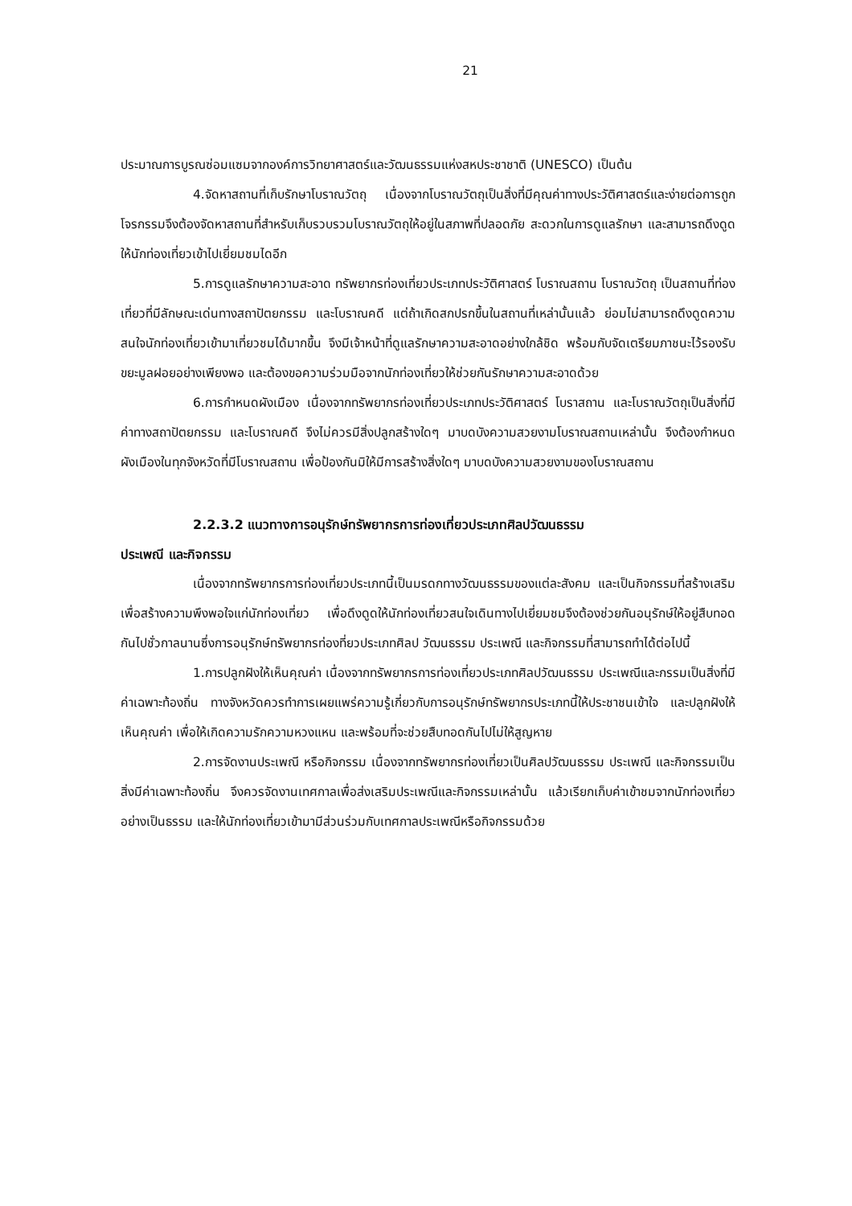21
ประมาณการบูรณซ่อมแซมจากองค์การวิทยาศาสตร์และวัฒนธรรมแห่งสหประชาชาติ (UNESCO) เป็นต้น
4.จัดหาสถานที่เก็บรักษาโบราณวัตถุ เนื่องจากโบราณวัตถุเป็นสิ่งที่มีคุณค่าทางประวัติศาสตร์และง่ายต่อการถูกโจรกรรมจึงต้องจัดหาสถานที่สำหรับเก็บรวบรวมโบราณวัตถุให้อยู่ในสภาพที่ปลอดภัย สะดวกในการดูแลรักษา และสามารถดึงดูดให้นักท่องเที่ยวเข้าไปเยี่ยมชมไดอีก
5.การดูแลรักษาความสะอาด ทรัพยากรท่องเที่ยวประเภทประวัติศาสตร์ โบราณสถาน โบราณวัตถุ เป็นสถานที่ท่องเที่ยวที่มีลักษณะเด่นทางสถาปัตยกรรม และโบราณคดี แต่ถ้าเกิดสกปรกขึ้นในสถานที่เหล่านั้นแล้ว ย่อมไม่สามารถดึงดูดความสนใจนักท่องเที่ยวเข้ามาเที่ยวชมได้มากขึ้น จึงมีเจ้าหน้าที่ดูแลรักษาความสะอาดอย่างใกล้ชิด พร้อมกับจัดเตรียมภาชนะไว้รองรับขยะมูลฝอยอย่างเพียงพอ และต้องขอความร่วมมือจากนักท่องเที่ยวให้ช่วยกันรักษาความสะอาดด้วย
6.การกำหนดผังเมือง เนื่องจากทรัพยากรท่องเที่ยวประเภทประวัติศาสตร์ โบราสถาน และโบราณวัตถุเป็นสิ่งที่มีค่าทางสถาปัตยกรรม และโบราณคดี จึงไม่ควรมีสิ่งปลูกสร้างใดๆ มาบดบังความสวยงามโบราณสถานเหล่านั้น จึงต้องกำหนดผังเมืองในทุกจังหวัดที่มีโบราณสถาน เพื่อป้องกันมิให้มีการสร้างสิ่งใดๆ มาบดบังความสวยงามของโบราณสถาน
2.2.3.2 แนวทางการอนุรักษ์ทรัพยากรการท่องเที่ยวประเภทศิลปวัฒนธรรม
ประเพณี และกิจกรรม
เนื่องจากทรัพยากรการท่องเที่ยวประเภทนี้เป็นมรดกทางวัฒนธรรมของแต่ละสังคม และเป็นกิจกรรมที่สร้างเสริมเพื่อสร้างความพึงพอใจแก่นักท่องเที่ยว เพื่อดึงดูดให้นักท่องเที่ยวสนใจเดินทางไปเยี่ยมชมจึงต้องช่วยกันอนุรักษ์ให้อยู่สืบทอดกันไปชั่วกาลนานซึ่งการอนุรักษ์ทรัพยากรท่องที่ยวประเภทศิลป วัฒนธรรม ประเพณี และกิจกรรมที่สามารถทำได้ต่อไปนี้
1.การปลูกฝังให้เห็นคุณค่า เนื่องจากทรัพยากรการท่องเที่ยวประเภทศิลปวัฒนธรรม ประเพณีและกรรมเป็นสิ่งที่มีค่าเฉพาะท้องถิ่น ทางจังหวัดควรทำการเผยแพร่ความรู้เกี่ยวกับการอนุรักษ์ทรัพยากรประเภทนี้ให้ประชาชนเข้าใจ และปลูกฝังให้เห็นคุณค่า เพื่อให้เกิดความรักความหวงแหน และพร้อมที่จะช่วยสืบทอดกันไปไม่ให้สูญหาย
2.การจัดงานประเพณี หรือกิจกรรม เนื่องจากทรัพยากรท่องเที่ยวเป็นศิลปวัฒนธรรม ประเพณี และกิจกรรมเป็นสิ่งมีค่าเฉพาะท้องถิ่น จึงควรจัดงานเทศกาลเพื่อส่งเสริมประเพณีและกิจกรรมเหล่านั้น แล้วเรียกเก็บค่าเข้าชมจากนักท่องเที่ยวอย่างเป็นธรรม และให้นักท่องเที่ยวเข้ามามีส่วนร่วมกับเทศกาลประเพณีหรือกิจกรรมด้วย